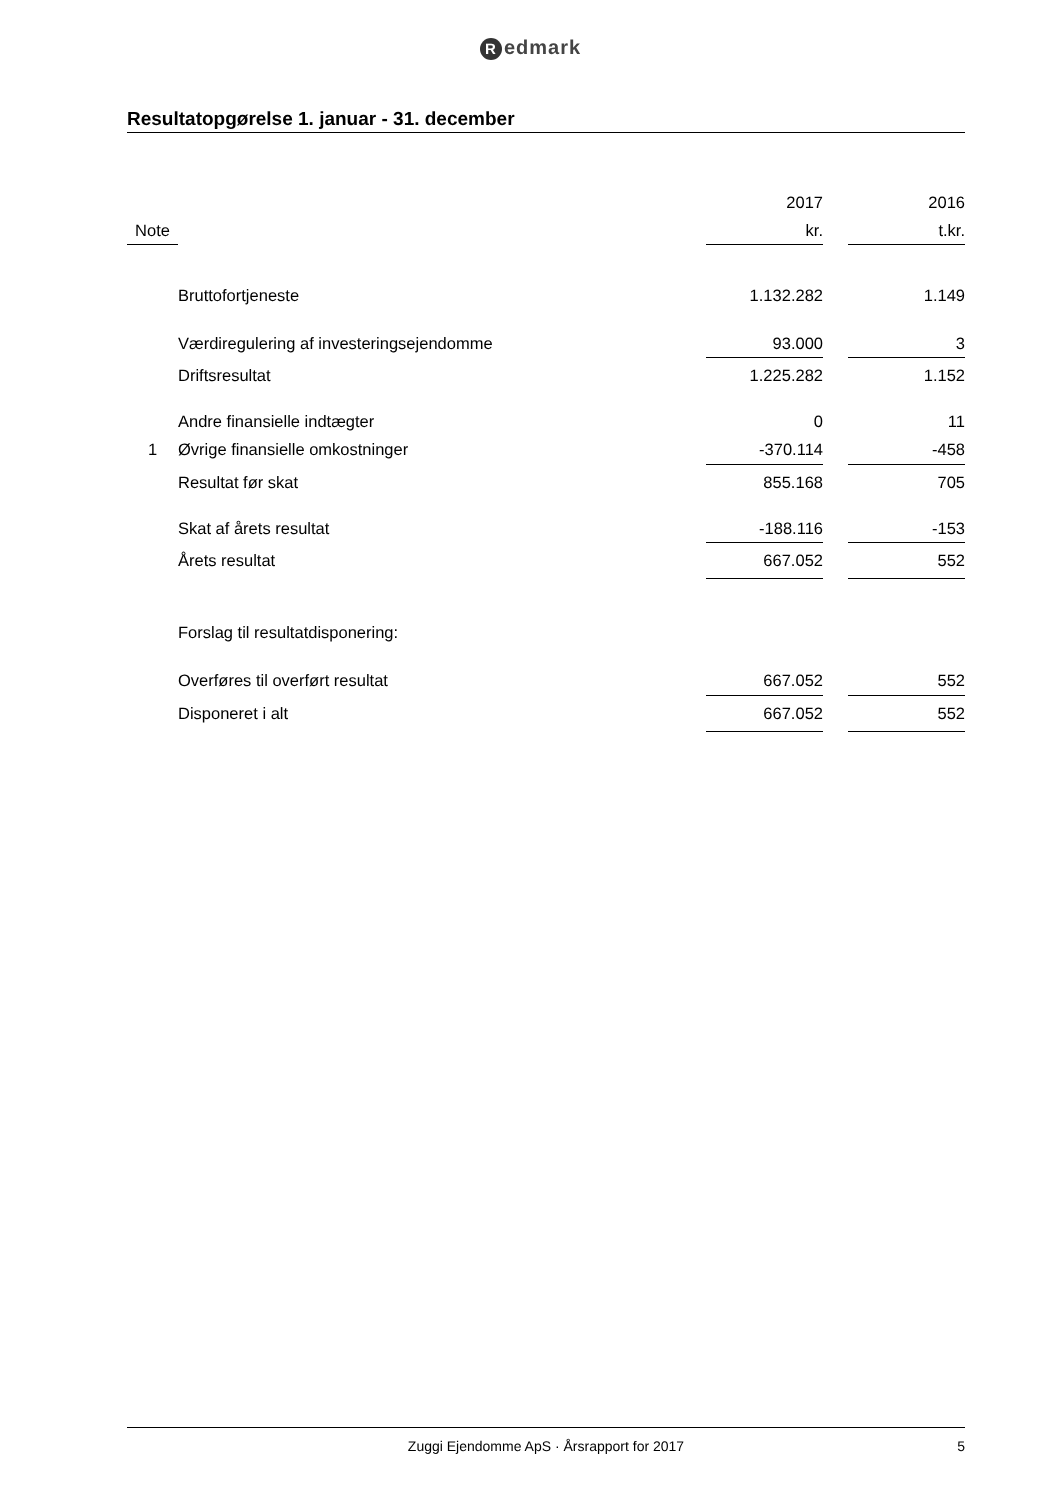Redmark
Resultatopgørelse 1. januar - 31. december
| | | 2017 | | 2016 |
| --- | --- | --- | --- | --- |
| Note | | kr. | | t.kr. |
| | Bruttofortjeneste | 1.132.282 | | 1.149 |
| | Værdiregulering af investeringsejendomme | 93.000 | | 3 |
| | Driftsresultat | 1.225.282 | | 1.152 |
| | Andre finansielle indtægter | 0 | | 11 |
| 1 | Øvrige finansielle omkostninger | -370.114 | | -458 |
| | Resultat før skat | 855.168 | | 705 |
| | Skat af årets resultat | -188.116 | | -153 |
| | Årets resultat | 667.052 | | 552 |
| | Forslag til resultatdisponering: | | | |
| | Overføres til overført resultat | 667.052 | | 552 |
| | Disponeret i alt | 667.052 | | 552 |
Zuggi Ejendomme ApS · Årsrapport for 2017 5